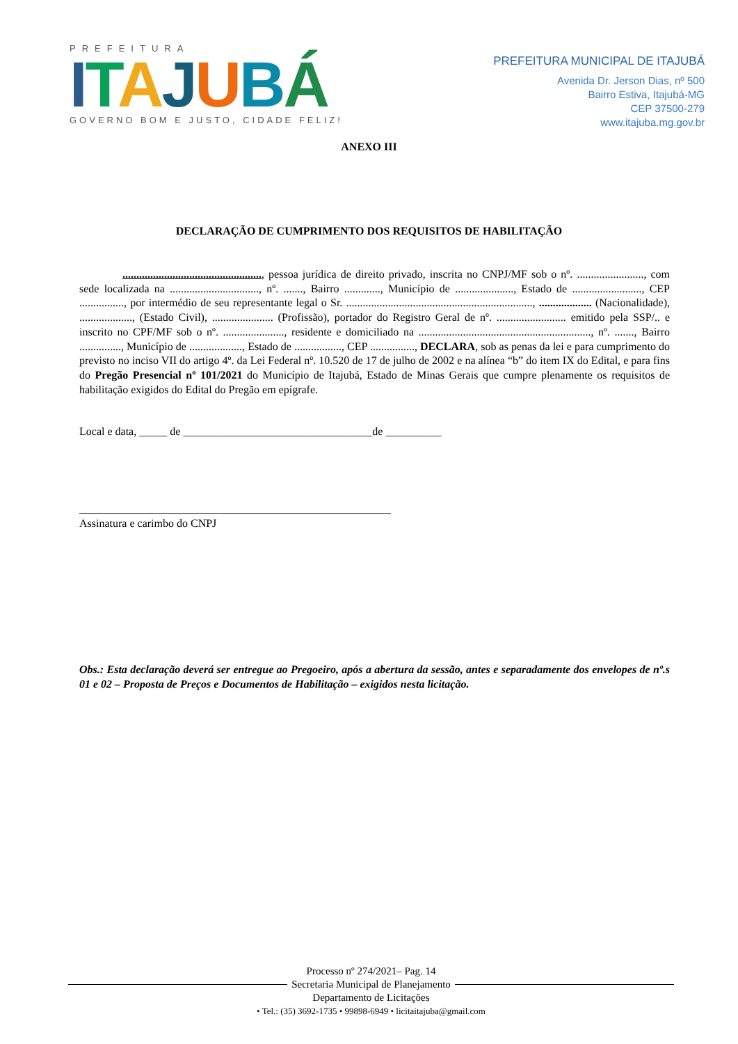PREFEITURA
ITAJUBÁ
GOVERNO BOM E JUSTO, CIDADE FELIZ!
PREFEITURA MUNICIPAL DE ITAJUBÁ
Avenida Dr. Jerson Dias, nº 500
Bairro Estiva, Itajubá-MG
CEP 37500-279
www.itajuba.mg.gov.br
ANEXO III
DECLARAÇÃO DE CUMPRIMENTO DOS REQUISITOS DE HABILITAÇÃO
.................................................., pessoa jurídica de direito privado, inscrita no CNPJ/MF sob o nº. ........................, com sede localizada na ................................, nº. ......., Bairro ............., Município de ....................., Estado de ........................., CEP ................, por intermédio de seu representante legal o Sr. ..................................................................., ................... (Nacionalidade), ..................., (Estado Civil), ...................... (Profissão), portador do Registro Geral de nº. ......................... emitido pela SSP/.. e inscrito no CPF/MF sob o nº. ......................, residente e domiciliado na .............................................................., nº. ......., Bairro ..............., Município de ..................., Estado de ................., CEP ................, DECLARA, sob as penas da lei e para cumprimento do previsto no inciso VII do artigo 4º. da Lei Federal nº. 10.520 de 17 de julho de 2002 e na alínea “b” do item IX do Edital, e para fins do Pregão Presencial nº 101/2021 do Município de Itajubá, Estado de Minas Gerais que cumpre plenamente os requisitos de habilitação exigidos do Edital do Pregão em epígrafe.
Local e data, _____ de __________________________________de __________
________________________________________________________
Assinatura e carimbo do CNPJ
Obs.: Esta declaração deverá ser entregue ao Pregoeiro, após a abertura da sessão, antes e separadamente dos envelopes de nº.s 01 e 02 – Proposta de Preços e Documentos de Habilitação – exigidos nesta licitação.
Processo nº 274/2021– Pag. 14
Secretaria Municipal de Planejamento
Departamento de Licitações
• Tel.: (35) 3692-1735 • 99898-6949 • licitaitajuba@gmail.com